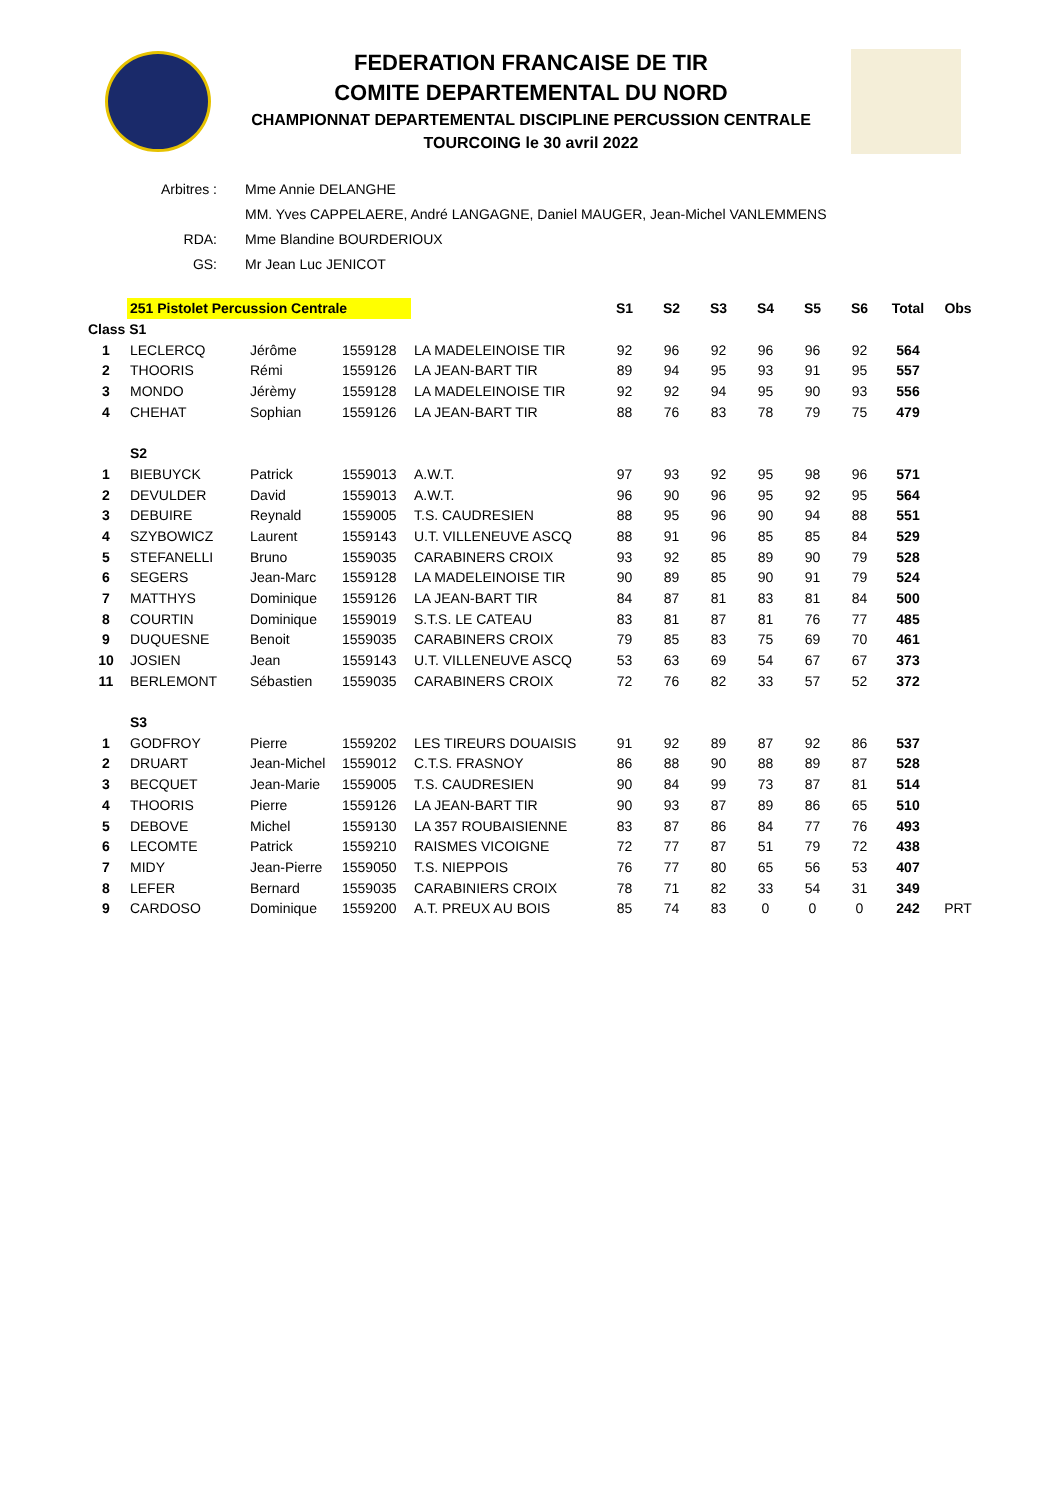FEDERATION FRANCAISE DE TIR
COMITE DEPARTEMENTAL DU NORD
CHAMPIONNAT DEPARTEMENTAL DISCIPLINE PERCUSSION CENTRALE
TOURCOING le 30 avril 2022
| Arbitres : | Mme Annie DELANGHE |
| | MM. Yves CAPPELAERE, André LANGAGNE, Daniel MAUGER, Jean-Michel VANLEMMENS |
| RDA: | Mme Blandine BOURDERIOUX |
| GS: | Mr Jean Luc JENICOT |
| | 251 Pistolet Percussion Centrale | | | | S1 | S2 | S3 | S4 | S5 | S6 | Total | Obs |
| --- | --- | --- | --- | --- | --- | --- | --- | --- | --- | --- | --- | --- |
| Class S1 | | | | | | | | | | | | |
| 1 | LECLERCQ | Jérôme | 1559128 | LA MADELEINOISE TIR | 92 | 96 | 92 | 96 | 96 | 92 | 564 | |
| 2 | THOORIS | Rémi | 1559126 | LA JEAN-BART TIR | 89 | 94 | 95 | 93 | 91 | 95 | 557 | |
| 3 | MONDO | Jérèmy | 1559128 | LA MADELEINOISE TIR | 92 | 92 | 94 | 95 | 90 | 93 | 556 | |
| 4 | CHEHAT | Sophian | 1559126 | LA JEAN-BART TIR | 88 | 76 | 83 | 78 | 79 | 75 | 479 | |
| | S2 | | | | | | | | | | | |
| 1 | BIEBUYCK | Patrick | 1559013 | A.W.T. | 97 | 93 | 92 | 95 | 98 | 96 | 571 | |
| 2 | DEVULDER | David | 1559013 | A.W.T. | 96 | 90 | 96 | 95 | 92 | 95 | 564 | |
| 3 | DEBUIRE | Reynald | 1559005 | T.S. CAUDRESIEN | 88 | 95 | 96 | 90 | 94 | 88 | 551 | |
| 4 | SZYBOWICZ | Laurent | 1559143 | U.T. VILLENEUVE ASCQ | 88 | 91 | 96 | 85 | 85 | 84 | 529 | |
| 5 | STEFANELLI | Bruno | 1559035 | CARABINERS CROIX | 93 | 92 | 85 | 89 | 90 | 79 | 528 | |
| 6 | SEGERS | Jean-Marc | 1559128 | LA MADELEINOISE TIR | 90 | 89 | 85 | 90 | 91 | 79 | 524 | |
| 7 | MATTHYS | Dominique | 1559126 | LA JEAN-BART TIR | 84 | 87 | 81 | 83 | 81 | 84 | 500 | |
| 8 | COURTIN | Dominique | 1559019 | S.T.S. LE CATEAU | 83 | 81 | 87 | 81 | 76 | 77 | 485 | |
| 9 | DUQUESNE | Benoit | 1559035 | CARABINERS CROIX | 79 | 85 | 83 | 75 | 69 | 70 | 461 | |
| 10 | JOSIEN | Jean | 1559143 | U.T. VILLENEUVE ASCQ | 53 | 63 | 69 | 54 | 67 | 67 | 373 | |
| 11 | BERLEMONT | Sébastien | 1559035 | CARABINERS CROIX | 72 | 76 | 82 | 33 | 57 | 52 | 372 | |
| | S3 | | | | | | | | | | | |
| 1 | GODFROY | Pierre | 1559202 | LES TIREURS DOUAISIS | 91 | 92 | 89 | 87 | 92 | 86 | 537 | |
| 2 | DRUART | Jean-Michel | 1559012 | C.T.S. FRASNOY | 86 | 88 | 90 | 88 | 89 | 87 | 528 | |
| 3 | BECQUET | Jean-Marie | 1559005 | T.S. CAUDRESIEN | 90 | 84 | 99 | 73 | 87 | 81 | 514 | |
| 4 | THOORIS | Pierre | 1559126 | LA JEAN-BART TIR | 90 | 93 | 87 | 89 | 86 | 65 | 510 | |
| 5 | DEBOVE | Michel | 1559130 | LA 357 ROUBAISIENNE | 83 | 87 | 86 | 84 | 77 | 76 | 493 | |
| 6 | LECOMTE | Patrick | 1559210 | RAISMES VICOIGNE | 72 | 77 | 87 | 51 | 79 | 72 | 438 | |
| 7 | MIDY | Jean-Pierre | 1559050 | T.S. NIEPPOIS | 76 | 77 | 80 | 65 | 56 | 53 | 407 | |
| 8 | LEFER | Bernard | 1559035 | CARABINIERS CROIX | 78 | 71 | 82 | 33 | 54 | 31 | 349 | |
| 9 | CARDOSO | Dominique | 1559200 | A.T. PREUX AU BOIS | 85 | 74 | 83 | 0 | 0 | 0 | 242 | PRT |